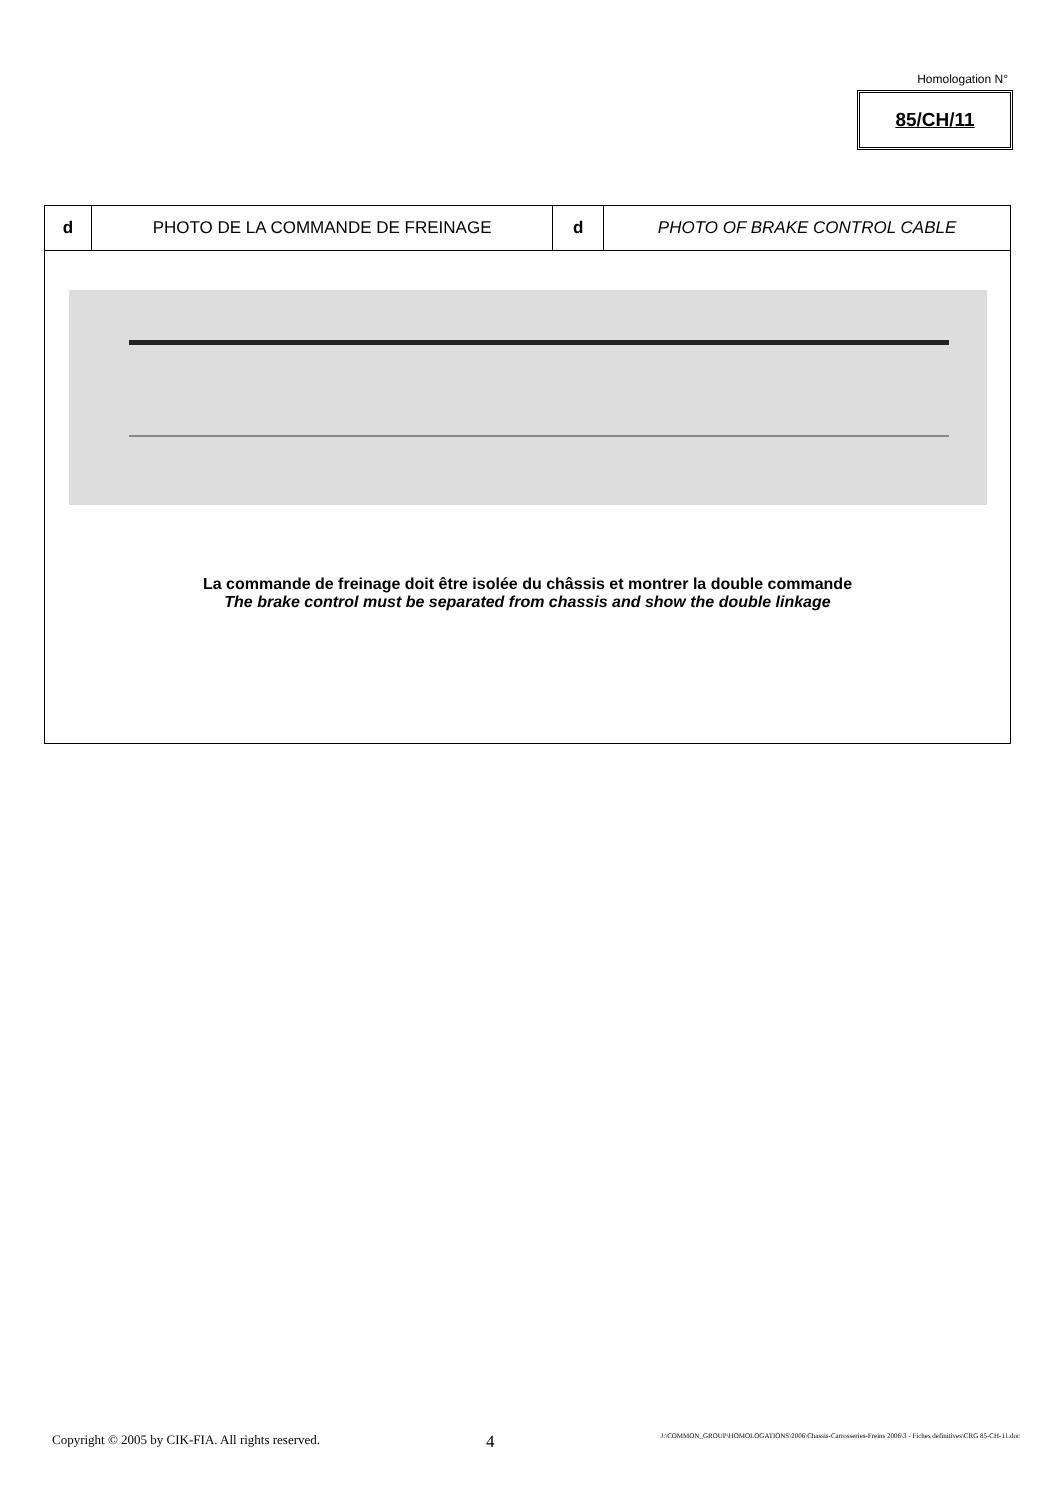Homologation N°
85/CH/11
| d | PHOTO DE LA COMMANDE DE FREINAGE | d | PHOTO OF BRAKE CONTROL CABLE |
| La commande de freinage doit être isolée du châssis et montrer la double commande The brake control must be separated from chassis and show the double linkage | | | |
Copyright © 2005 by CIK-FIA. All rights reserved. 4 J:\COMMON_GROUP\HOMOLOGATIONS\2006\Chassis-Carrosseries-Freins 2006\3 - Fiches definitives\CRG 85-CH-11.doc